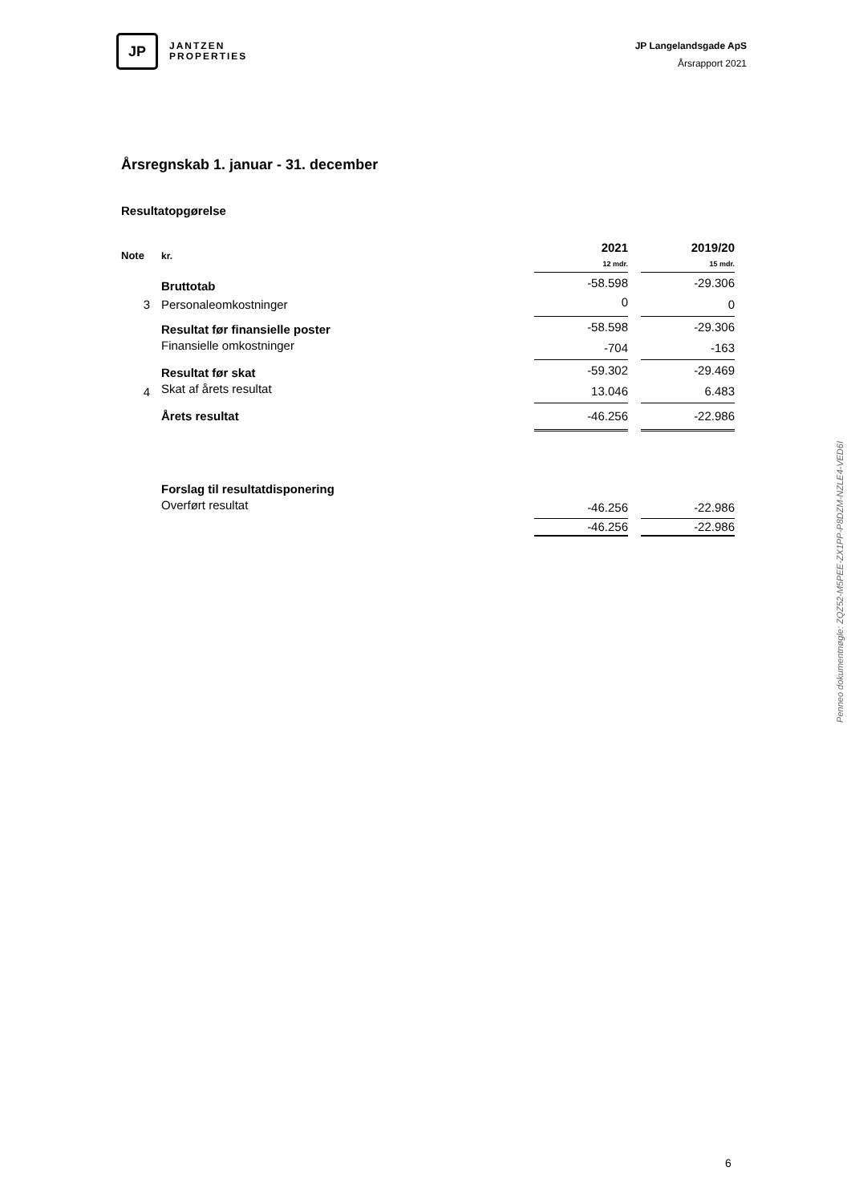JP
JANTZEN
PROPERTIES
JP Langelandsgade ApS
Årsrapport 2021
Årsregnskab 1. januar - 31. december
Resultatopgørelse
| Note | kr. | 2021 12 mdr. | | 2019/20 15 mdr. |
| | Bruttotab | -58.598 | | -29.306 |
| 3 | Personaleomkostninger | 0 | | 0 |
| | Resultat før finansielle poster | -58.598 | | -29.306 |
| | Finansielle omkostninger | -704 | | -163 |
| | Resultat før skat | -59.302 | | -29.469 |
| 4 | Skat af årets resultat | 13.046 | | 6.483 |
| | Årets resultat | -46.256 | | -22.986 |
| | Forslag til resultatdisponering | | | |
| | Overført resultat | -46.256 | | -22.986 |
| | | -46.256 | | -22.986 |
Penneo dokumentnøgle: ZQZ52-M5PEE-ZX1PP-P8DZM-NZLE4-VED6I
6